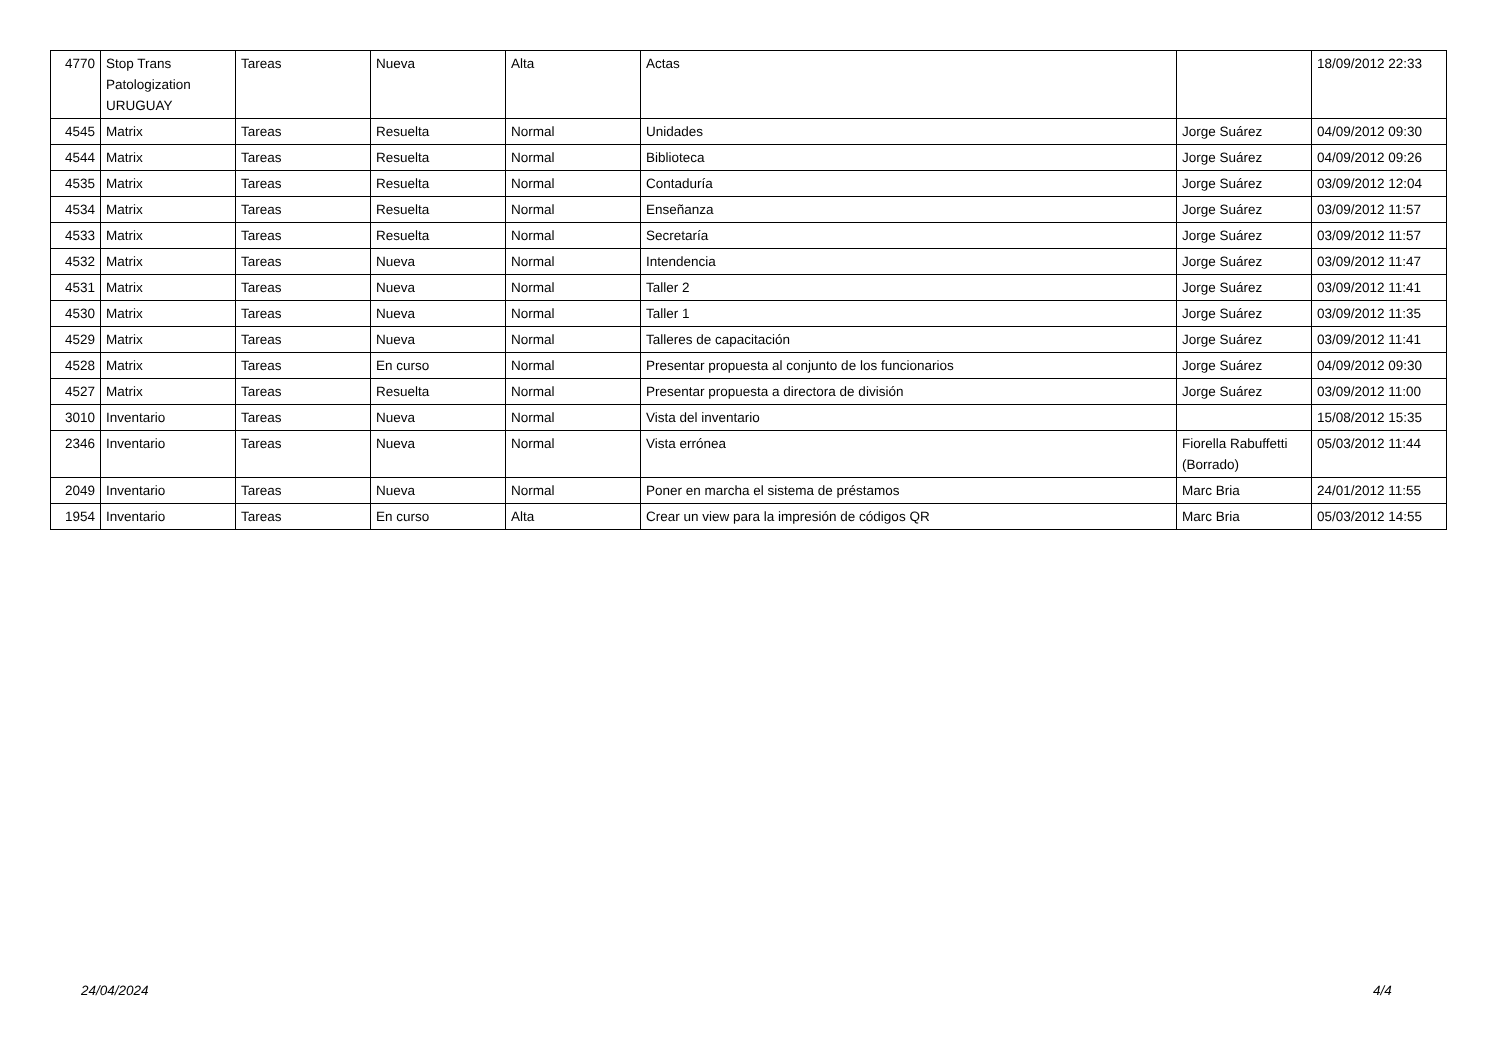| 4770 | Stop Trans Patologization URUGUAY | Tareas | Nueva | Alta | Actas | | 18/09/2012 22:33 |
| 4545 | Matrix | Tareas | Resuelta | Normal | Unidades | Jorge Suárez | 04/09/2012 09:30 |
| 4544 | Matrix | Tareas | Resuelta | Normal | Biblioteca | Jorge Suárez | 04/09/2012 09:26 |
| 4535 | Matrix | Tareas | Resuelta | Normal | Contaduría | Jorge Suárez | 03/09/2012 12:04 |
| 4534 | Matrix | Tareas | Resuelta | Normal | Enseñanza | Jorge Suárez | 03/09/2012 11:57 |
| 4533 | Matrix | Tareas | Resuelta | Normal | Secretaría | Jorge Suárez | 03/09/2012 11:57 |
| 4532 | Matrix | Tareas | Nueva | Normal | Intendencia | Jorge Suárez | 03/09/2012 11:47 |
| 4531 | Matrix | Tareas | Nueva | Normal | Taller 2 | Jorge Suárez | 03/09/2012 11:41 |
| 4530 | Matrix | Tareas | Nueva | Normal | Taller 1 | Jorge Suárez | 03/09/2012 11:35 |
| 4529 | Matrix | Tareas | Nueva | Normal | Talleres de capacitación | Jorge Suárez | 03/09/2012 11:41 |
| 4528 | Matrix | Tareas | En curso | Normal | Presentar propuesta al conjunto de los funcionarios | Jorge Suárez | 04/09/2012 09:30 |
| 4527 | Matrix | Tareas | Resuelta | Normal | Presentar propuesta a directora de división | Jorge Suárez | 03/09/2012 11:00 |
| 3010 | Inventario | Tareas | Nueva | Normal | Vista del inventario | | 15/08/2012 15:35 |
| 2346 | Inventario | Tareas | Nueva | Normal | Vista errónea | Fiorella Rabuffetti (Borrado) | 05/03/2012 11:44 |
| 2049 | Inventario | Tareas | Nueva | Normal | Poner en marcha el sistema de préstamos | Marc Bria | 24/01/2012 11:55 |
| 1954 | Inventario | Tareas | En curso | Alta | Crear un view para la impresión de códigos QR | Marc Bria | 05/03/2012 14:55 |
24/04/2024 4/4